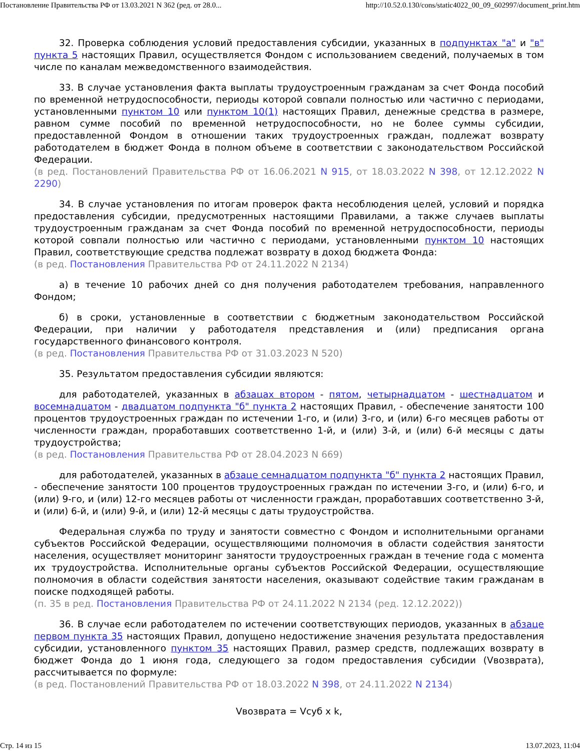Постановление Правительства РФ от 13.03.2021 N 362 (ред. от 28.0... http://10.52.0.130/cons/static4022_00_09_602997/document_print.htm
32. Проверка соблюдения условий предоставления субсидии, указанных в подпунктах "а" и "в" пункта 5 настоящих Правил, осуществляется Фондом с использованием сведений, получаемых в том числе по каналам межведомственного взаимодействия.
33. В случае установления факта выплаты трудоустроенным гражданам за счет Фонда пособий по временной нетрудоспособности, периоды которой совпали полностью или частично с периодами, установленными пунктом 10 или пунктом 10(1) настоящих Правил, денежные средства в размере, равном сумме пособий по временной нетрудоспособности, но не более суммы субсидии, предоставленной Фондом в отношении таких трудоустроенных граждан, подлежат возврату работодателем в бюджет Фонда в полном объеме в соответствии с законодательством Российской Федерации.
(в ред. Постановлений Правительства РФ от 16.06.2021 N 915, от 18.03.2022 N 398, от 12.12.2022 N 2290)
34. В случае установления по итогам проверок факта несоблюдения целей, условий и порядка предоставления субсидии, предусмотренных настоящими Правилами, а также случаев выплаты трудоустроенным гражданам за счет Фонда пособий по временной нетрудоспособности, периоды которой совпали полностью или частично с периодами, установленными пунктом 10 настоящих Правил, соответствующие средства подлежат возврату в доход бюджета Фонда:
(в ред. Постановления Правительства РФ от 24.11.2022 N 2134)
а) в течение 10 рабочих дней со дня получения работодателем требования, направленного Фондом;
б) в сроки, установленные в соответствии с бюджетным законодательством Российской Федерации, при наличии у работодателя представления и (или) предписания органа государственного финансового контроля.
(в ред. Постановления Правительства РФ от 31.03.2023 N 520)
35. Результатом предоставления субсидии являются:
для работодателей, указанных в абзацах втором - пятом, четырнадцатом - шестнадцатом и восемнадцатом - двадцатом подпункта "б" пункта 2 настоящих Правил, - обеспечение занятости 100 процентов трудоустроенных граждан по истечении 1-го, и (или) 3-го, и (или) 6-го месяцев работы от численности граждан, проработавших соответственно 1-й, и (или) 3-й, и (или) 6-й месяцы с даты трудоустройства;
(в ред. Постановления Правительства РФ от 28.04.2023 N 669)
для работодателей, указанных в абзаце семнадцатом подпункта "б" пункта 2 настоящих Правил, - обеспечение занятости 100 процентов трудоустроенных граждан по истечении 3-го, и (или) 6-го, и (или) 9-го, и (или) 12-го месяцев работы от численности граждан, проработавших соответственно 3-й, и (или) 6-й, и (или) 9-й, и (или) 12-й месяцы с даты трудоустройства.
Федеральная служба по труду и занятости совместно с Фондом и исполнительными органами субъектов Российской Федерации, осуществляющими полномочия в области содействия занятости населения, осуществляет мониторинг занятости трудоустроенных граждан в течение года с момента их трудоустройства. Исполнительные органы субъектов Российской Федерации, осуществляющие полномочия в области содействия занятости населения, оказывают содействие таким гражданам в поиске подходящей работы.
(п. 35 в ред. Постановления Правительства РФ от 24.11.2022 N 2134 (ред. 12.12.2022))
36. В случае если работодателем по истечении соответствующих периодов, указанных в абзаце первом пункта 35 настоящих Правил, допущено недостижение значения результата предоставления субсидии, установленного пунктом 35 настоящих Правил, размер средств, подлежащих возврату в бюджет Фонда до 1 июня года, следующего за годом предоставления субсидии (Vвозврата), рассчитывается по формуле:
(в ред. Постановлений Правительства РФ от 18.03.2022 N 398, от 24.11.2022 N 2134)
Vвозврата = Vсуб x k,
Стр. 14 из 15 13.07.2023, 11:04